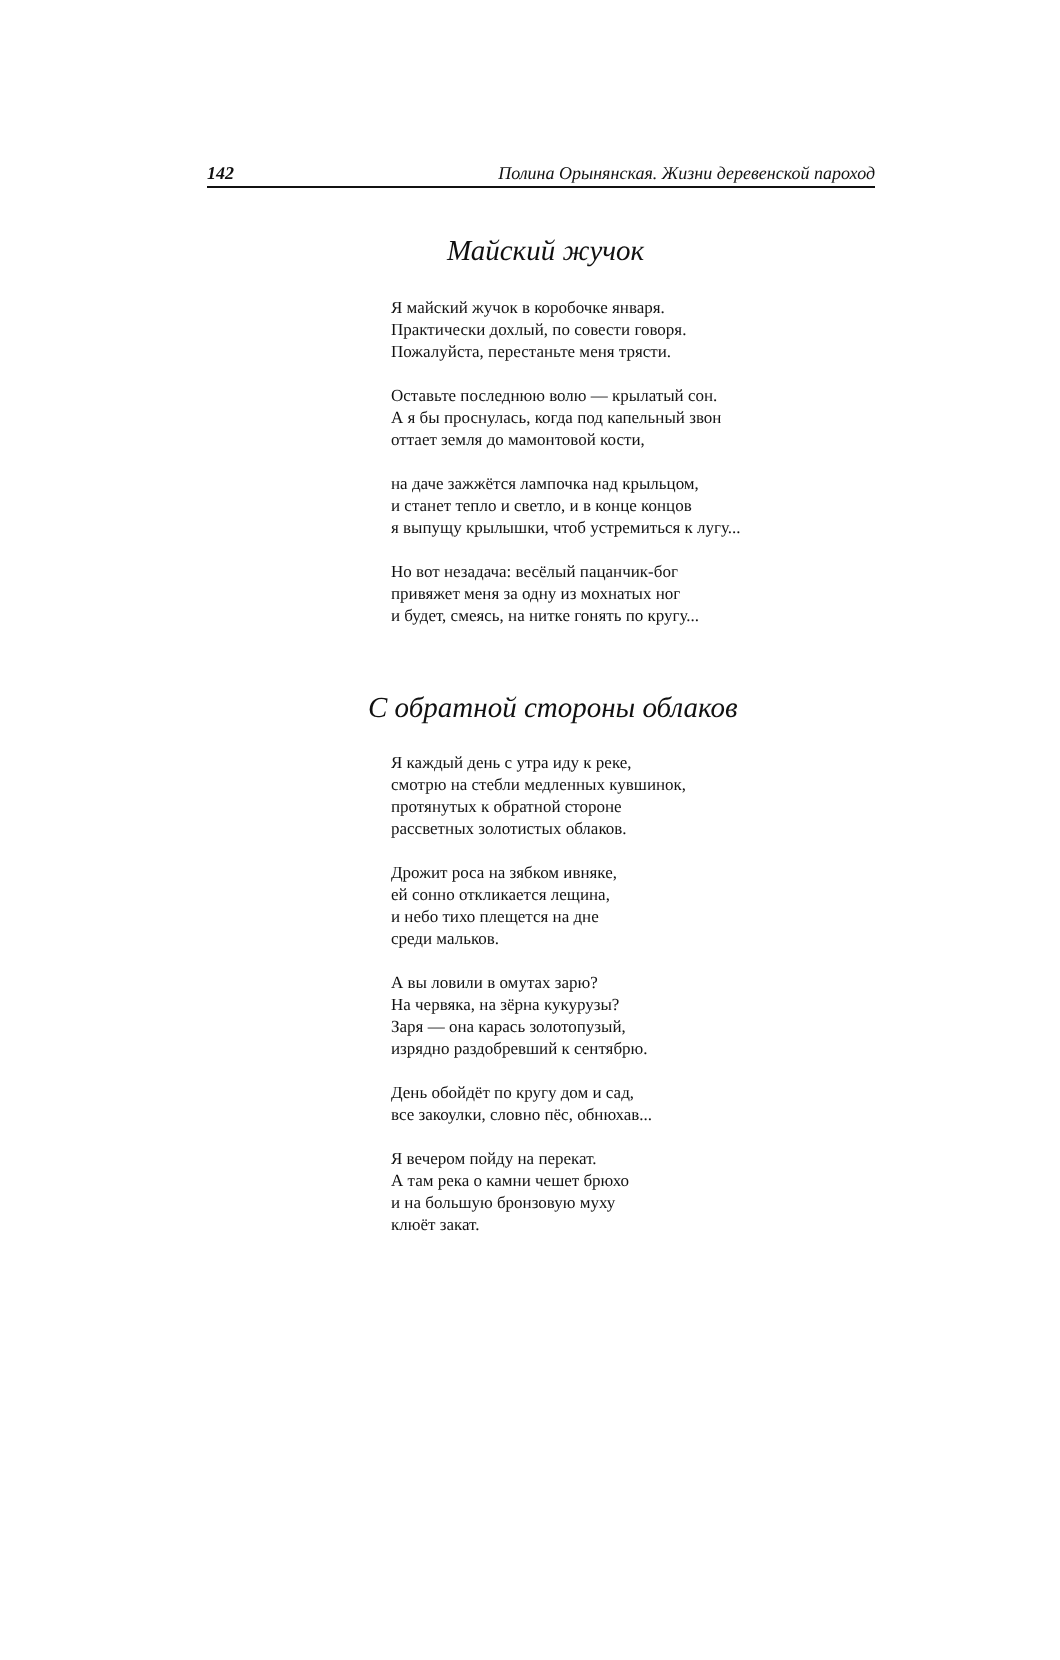142 Полина Орынянская. Жизни деревенской пароход
Майский жучок
Я майский жучок в коробочке января.
Практически дохлый, по совести говоря.
Пожалуйста, перестаньте меня трясти.
Оставьте последнюю волю — крылатый сон.
А я бы проснулась, когда под капельный звон
оттает земля до мамонтовой кости,
на даче зажжётся лампочка над крыльцом,
и станет тепло и светло, и в конце концов
я выпущу крылышки, чтоб устремиться к лугу...
Но вот незадача: весёлый пацанчик-бог
привяжет меня за одну из мохнатых ног
и будет, смеясь, на нитке гонять по кругу...
С обратной стороны облаков
Я каждый день с утра иду к реке,
смотрю на стебли медленных кувшинок,
протянутых к обратной стороне
рассветных золотистых облаков.
Дрожит роса на зябком ивняке,
ей сонно откликается лещина,
и небо тихо плещется на дне
среди мальков.
А вы ловили в омутах зарю?
На червяка, на зёрна кукурузы?
Заря — она карась золотопузый,
изрядно раздобревший к сентябрю.
День обойдёт по кругу дом и сад,
все закоулки, словно пёс, обнюхав...
Я вечером пойду на перекат.
А там река о камни чешет брюхо
и на большую бронзовую муху
клюёт закат.